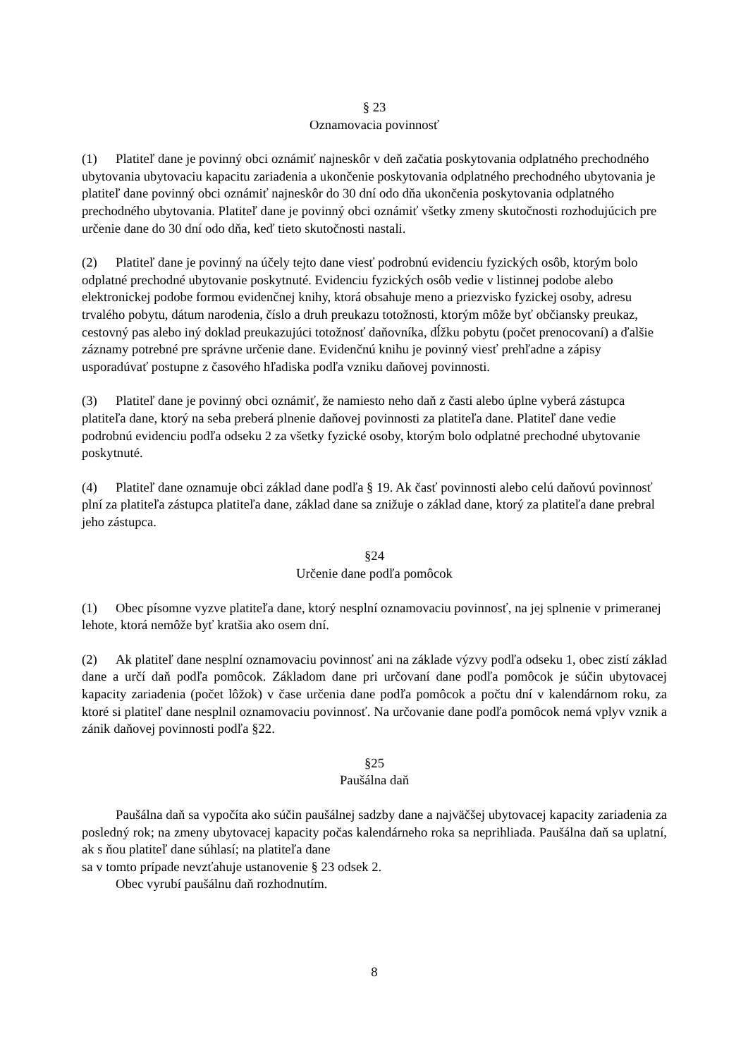§ 23
Oznamovacia povinnosť
(1) Platiteľ dane je povinný obci oznámiť najneskôr v deň začatia poskytovania odplatného prechodného ubytovania ubytovaciu kapacitu zariadenia a ukončenie poskytovania odplatného prechodného ubytovania je platiteľ dane povinný obci oznámiť najneskôr do 30 dní odo dňa ukončenia poskytovania odplatného prechodného ubytovania. Platiteľ dane je povinný obci oznámiť všetky zmeny skutočnosti rozhodujúcich pre určenie dane do 30 dní odo dňa, keď tieto skutočnosti nastali.
(2) Platiteľ dane je povinný na účely tejto dane viesť podrobnú evidenciu fyzických osôb, ktorým bolo odplatné prechodné ubytovanie poskytnuté. Evidenciu fyzických osôb vedie v listinnej podobe alebo elektronickej podobe formou evidenčnej knihy, ktorá obsahuje meno a priezvisko fyzickej osoby, adresu trvalého pobytu, dátum narodenia, číslo a druh preukazu totožnosti, ktorým môže byť občiansky preukaz, cestovný pas alebo iný doklad preukazujúci totožnosť daňovníka, dĺžku pobytu (počet prenocovaní) a ďalšie záznamy potrebné pre správne určenie dane. Evidenčnú knihu je povinný viesť prehľadne a zápisy usporadúvať postupne z časového hľadiska podľa vzniku daňovej povinnosti.
(3) Platiteľ dane je povinný obci oznámiť, že namiesto neho daň z časti alebo úplne vyberá zástupca platiteľa dane, ktorý na seba preberá plnenie daňovej povinnosti za platiteľa dane. Platiteľ dane vedie podrobnú evidenciu podľa odseku 2 za všetky fyzické osoby, ktorým bolo odplatné prechodné ubytovanie poskytnuté.
(4) Platiteľ dane oznamuje obci základ dane podľa § 19. Ak časť povinnosti alebo celú daňovú povinnosť plní za platiteľa zástupca platiteľa dane, základ dane sa znižuje o základ dane, ktorý za platiteľa dane prebral jeho zástupca.
§24
Určenie dane podľa pomôcok
(1) Obec písomne vyzve platiteľa dane, ktorý nesplní oznamovaciu povinnosť, na jej splnenie v primeranej lehote, ktorá nemôže byť kratšia ako osem dní.
(2) Ak platiteľ dane nesplní oznamovaciu povinnosť ani na základe výzvy podľa odseku 1, obec zistí základ dane a určí daň podľa pomôcok. Základom dane pri určovaní dane podľa pomôcok je súčin ubytovacej kapacity zariadenia (počet lôžok) v čase určenia dane podľa pomôcok a počtu dní v kalendárnom roku, za ktoré si platiteľ dane nesplnil oznamovaciu povinnosť. Na určovanie dane podľa pomôcok nemá vplyv vznik a zánik daňovej povinnosti podľa §22.
§25
Paušálna daň
Paušálna daň sa vypočíta ako súčin paušálnej sadzby dane a najväčšej ubytovacej kapacity zariadenia za posledný rok; na zmeny ubytovacej kapacity počas kalendárneho roka sa neprihliada. Paušálna daň sa uplatní, ak s ňou platiteľ dane súhlasí; na platiteľa dane
sa v tomto prípade nevzťahuje ustanovenie § 23 odsek 2.
Obec vyrubí paušálnu daň rozhodnutím.
8